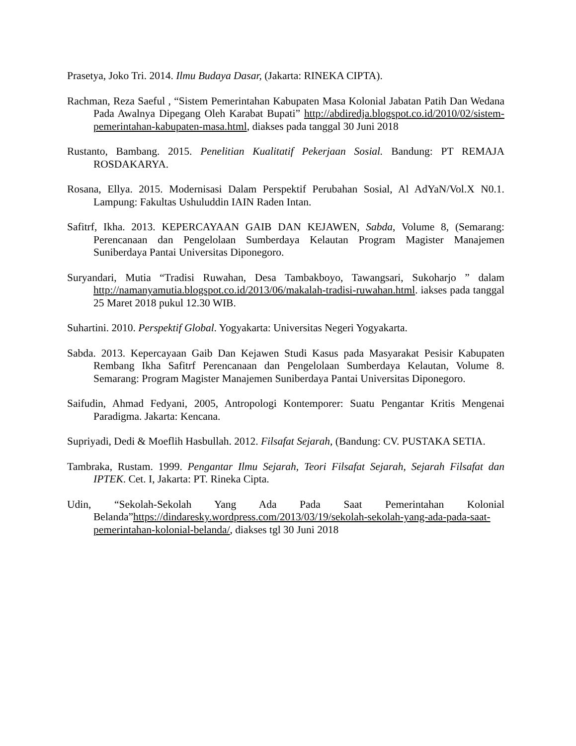Prasetya, Joko Tri. 2014. Ilmu Budaya Dasar, (Jakarta: RINEKA CIPTA).
Rachman, Reza Saeful , “Sistem Pemerintahan Kabupaten Masa Kolonial Jabatan Patih Dan Wedana Pada Awalnya Dipegang Oleh Karabat Bupati” http://abdiredja.blogspot.co.id/2010/02/sistem-pemerintahan-kabupaten-masa.html, diakses pada tanggal 30 Juni 2018
Rustanto, Bambang. 2015. Penelitian Kualitatif Pekerjaan Sosial. Bandung: PT REMAJA ROSDAKARYA.
Rosana, Ellya. 2015. Modernisasi Dalam Perspektif Perubahan Sosial, Al AdYaN/Vol.X N0.1. Lampung: Fakultas Ushuluddin IAIN Raden Intan.
Safitrf, Ikha. 2013. KEPERCAYAAN GAIB DAN KEJAWEN, Sabda, Volume 8, (Semarang: Perencanaan dan Pengelolaan Sumberdaya Kelautan Program Magister Manajemen Suniberdaya Pantai Universitas Diponegoro.
Suryandari, Mutia “Tradisi Ruwahan, Desa Tambakboyo, Tawangsari, Sukoharjo ” dalam http://namanyamutia.blogspot.co.id/2013/06/makalah-tradisi-ruwahan.html. iakses pada tanggal 25 Maret 2018 pukul 12.30 WIB.
Suhartini. 2010. Perspektif Global. Yogyakarta: Universitas Negeri Yogyakarta.
Sabda. 2013. Kepercayaan Gaib Dan Kejawen Studi Kasus pada Masyarakat Pesisir Kabupaten Rembang Ikha Safitrf Perencanaan dan Pengelolaan Sumberdaya Kelautan, Volume 8. Semarang: Program Magister Manajemen Suniberdaya Pantai Universitas Diponegoro.
Saifudin, Ahmad Fedyani, 2005, Antropologi Kontemporer: Suatu Pengantar Kritis Mengenai Paradigma. Jakarta: Kencana.
Supriyadi, Dedi & Moeflih Hasbullah. 2012. Filsafat Sejarah, (Bandung: CV. PUSTAKA SETIA.
Tambraka, Rustam. 1999. Pengantar Ilmu Sejarah, Teori Filsafat Sejarah, Sejarah Filsafat dan IPTEK. Cet. I, Jakarta: PT. Rineka Cipta.
Udin, “Sekolah-Sekolah Yang Ada Pada Saat Pemerintahan Kolonial Belanda”https://dindaresky.wordpress.com/2013/03/19/sekolah-sekolah-yang-ada-pada-saat-pemerintahan-kolonial-belanda/, diakses tgl 30 Juni 2018